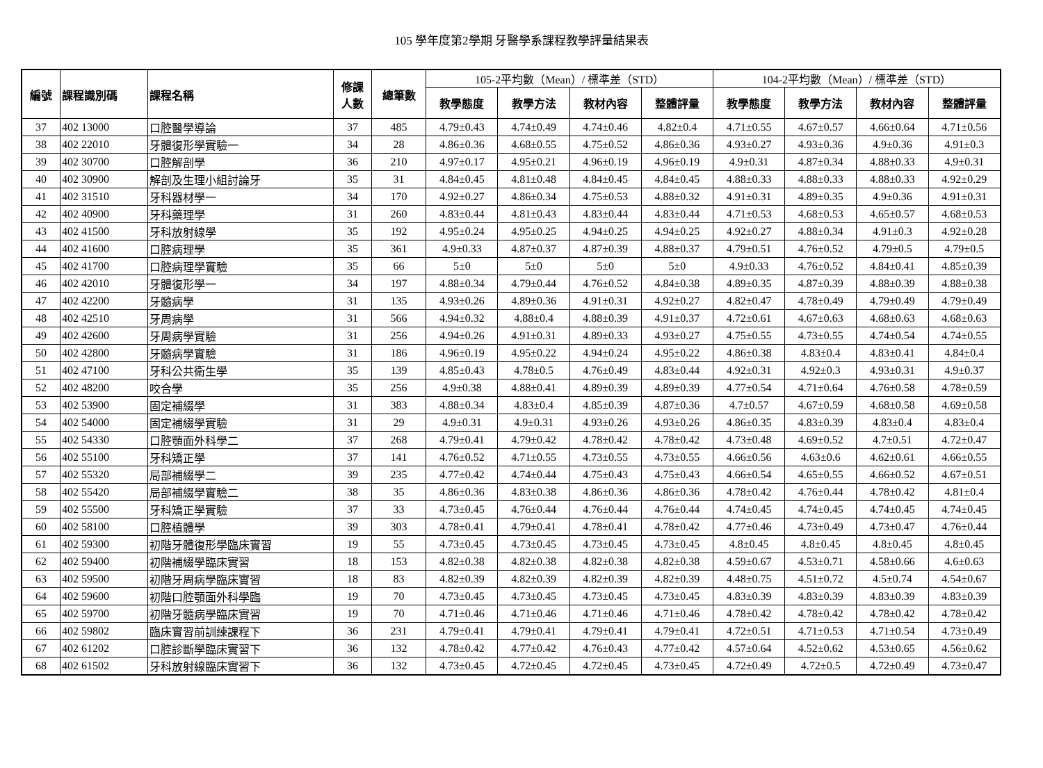105 學年度第2學期 牙醫學系課程教學評量結果表
| 編號 | 課程識別碼 | 課程名稱 | 修課 人數 | 總筆數 | 105-2平均數（Mean）/ 標準差（STD） | | | | 104-2平均數（Mean）/ 標準差（STD） | | | |
| --- | --- | --- | --- | --- | --- | --- | --- | --- | --- | --- | --- | --- |
| | | | | | 教學態度 | 教學方法 | 教材內容 | 整體評量 | 教學態度 | 教學方法 | 教材內容 | 整體評量 |
| 37 | 402 13000 | 口腔醫學導論 | 37 | 485 | 4.79±0.43 | 4.74±0.49 | 4.74±0.46 | 4.82±0.4 | 4.71±0.55 | 4.67±0.57 | 4.66±0.64 | 4.71±0.56 |
| 38 | 402 22010 | 牙體復形學實驗一 | 34 | 28 | 4.86±0.36 | 4.68±0.55 | 4.75±0.52 | 4.86±0.36 | 4.93±0.27 | 4.93±0.36 | 4.9±0.36 | 4.91±0.3 |
| 39 | 402 30700 | 口腔解剖學 | 36 | 210 | 4.97±0.17 | 4.95±0.21 | 4.96±0.19 | 4.96±0.19 | 4.9±0.31 | 4.87±0.34 | 4.88±0.33 | 4.9±0.31 |
| 40 | 402 30900 | 解剖及生理小組討論牙 | 35 | 31 | 4.84±0.45 | 4.81±0.48 | 4.84±0.45 | 4.84±0.45 | 4.88±0.33 | 4.88±0.33 | 4.88±0.33 | 4.92±0.29 |
| 41 | 402 31510 | 牙科器材學一 | 34 | 170 | 4.92±0.27 | 4.86±0.34 | 4.75±0.53 | 4.88±0.32 | 4.91±0.31 | 4.89±0.35 | 4.9±0.36 | 4.91±0.31 |
| 42 | 402 40900 | 牙科藥理學 | 31 | 260 | 4.83±0.44 | 4.81±0.43 | 4.83±0.44 | 4.83±0.44 | 4.71±0.53 | 4.68±0.53 | 4.65±0.57 | 4.68±0.53 |
| 43 | 402 41500 | 牙科放射線學 | 35 | 192 | 4.95±0.24 | 4.95±0.25 | 4.94±0.25 | 4.94±0.25 | 4.92±0.27 | 4.88±0.34 | 4.91±0.3 | 4.92±0.28 |
| 44 | 402 41600 | 口腔病理學 | 35 | 361 | 4.9±0.33 | 4.87±0.37 | 4.87±0.39 | 4.88±0.37 | 4.79±0.51 | 4.76±0.52 | 4.79±0.5 | 4.79±0.5 |
| 45 | 402 41700 | 口腔病理學實驗 | 35 | 66 | 5±0 | 5±0 | 5±0 | 5±0 | 4.9±0.33 | 4.76±0.52 | 4.84±0.41 | 4.85±0.39 |
| 46 | 402 42010 | 牙體復形學一 | 34 | 197 | 4.88±0.34 | 4.79±0.44 | 4.76±0.52 | 4.84±0.38 | 4.89±0.35 | 4.87±0.39 | 4.88±0.39 | 4.88±0.38 |
| 47 | 402 42200 | 牙髓病學 | 31 | 135 | 4.93±0.26 | 4.89±0.36 | 4.91±0.31 | 4.92±0.27 | 4.82±0.47 | 4.78±0.49 | 4.79±0.49 | 4.79±0.49 |
| 48 | 402 42510 | 牙周病學 | 31 | 566 | 4.94±0.32 | 4.88±0.4 | 4.88±0.39 | 4.91±0.37 | 4.72±0.61 | 4.67±0.63 | 4.68±0.63 | 4.68±0.63 |
| 49 | 402 42600 | 牙周病學實驗 | 31 | 256 | 4.94±0.26 | 4.91±0.31 | 4.89±0.33 | 4.93±0.27 | 4.75±0.55 | 4.73±0.55 | 4.74±0.54 | 4.74±0.55 |
| 50 | 402 42800 | 牙髓病學實驗 | 31 | 186 | 4.96±0.19 | 4.95±0.22 | 4.94±0.24 | 4.95±0.22 | 4.86±0.38 | 4.83±0.4 | 4.83±0.41 | 4.84±0.4 |
| 51 | 402 47100 | 牙科公共衛生學 | 35 | 139 | 4.85±0.43 | 4.78±0.5 | 4.76±0.49 | 4.83±0.44 | 4.92±0.31 | 4.92±0.3 | 4.93±0.31 | 4.9±0.37 |
| 52 | 402 48200 | 咬合學 | 35 | 256 | 4.9±0.38 | 4.88±0.41 | 4.89±0.39 | 4.89±0.39 | 4.77±0.54 | 4.71±0.64 | 4.76±0.58 | 4.78±0.59 |
| 53 | 402 53900 | 固定補綴學 | 31 | 383 | 4.88±0.34 | 4.83±0.4 | 4.85±0.39 | 4.87±0.36 | 4.7±0.57 | 4.67±0.59 | 4.68±0.58 | 4.69±0.58 |
| 54 | 402 54000 | 固定補綴學實驗 | 31 | 29 | 4.9±0.31 | 4.9±0.31 | 4.93±0.26 | 4.93±0.26 | 4.86±0.35 | 4.83±0.39 | 4.83±0.4 | 4.83±0.4 |
| 55 | 402 54330 | 口腔顎面外科學二 | 37 | 268 | 4.79±0.41 | 4.79±0.42 | 4.78±0.42 | 4.78±0.42 | 4.73±0.48 | 4.69±0.52 | 4.7±0.51 | 4.72±0.47 |
| 56 | 402 55100 | 牙科矯正學 | 37 | 141 | 4.76±0.52 | 4.71±0.55 | 4.73±0.55 | 4.73±0.55 | 4.66±0.56 | 4.63±0.6 | 4.62±0.61 | 4.66±0.55 |
| 57 | 402 55320 | 局部補綴學二 | 39 | 235 | 4.77±0.42 | 4.74±0.44 | 4.75±0.43 | 4.75±0.43 | 4.66±0.54 | 4.65±0.55 | 4.66±0.52 | 4.67±0.51 |
| 58 | 402 55420 | 局部補綴學實驗二 | 38 | 35 | 4.86±0.36 | 4.83±0.38 | 4.86±0.36 | 4.86±0.36 | 4.78±0.42 | 4.76±0.44 | 4.78±0.42 | 4.81±0.4 |
| 59 | 402 55500 | 牙科矯正學實驗 | 37 | 33 | 4.73±0.45 | 4.76±0.44 | 4.76±0.44 | 4.76±0.44 | 4.74±0.45 | 4.74±0.45 | 4.74±0.45 | 4.74±0.45 |
| 60 | 402 58100 | 口腔植體學 | 39 | 303 | 4.78±0.41 | 4.79±0.41 | 4.78±0.41 | 4.78±0.42 | 4.77±0.46 | 4.73±0.49 | 4.73±0.47 | 4.76±0.44 |
| 61 | 402 59300 | 初階牙體復形學臨床實習 | 19 | 55 | 4.73±0.45 | 4.73±0.45 | 4.73±0.45 | 4.73±0.45 | 4.8±0.45 | 4.8±0.45 | 4.8±0.45 | 4.8±0.45 |
| 62 | 402 59400 | 初階補綴學臨床實習 | 18 | 153 | 4.82±0.38 | 4.82±0.38 | 4.82±0.38 | 4.82±0.38 | 4.59±0.67 | 4.53±0.71 | 4.58±0.66 | 4.6±0.63 |
| 63 | 402 59500 | 初階牙周病學臨床實習 | 18 | 83 | 4.82±0.39 | 4.82±0.39 | 4.82±0.39 | 4.82±0.39 | 4.48±0.75 | 4.51±0.72 | 4.5±0.74 | 4.54±0.67 |
| 64 | 402 59600 | 初階口腔顎面外科學臨 | 19 | 70 | 4.73±0.45 | 4.73±0.45 | 4.73±0.45 | 4.73±0.45 | 4.83±0.39 | 4.83±0.39 | 4.83±0.39 | 4.83±0.39 |
| 65 | 402 59700 | 初階牙髓病學臨床實習 | 19 | 70 | 4.71±0.46 | 4.71±0.46 | 4.71±0.46 | 4.71±0.46 | 4.78±0.42 | 4.78±0.42 | 4.78±0.42 | 4.78±0.42 |
| 66 | 402 59802 | 臨床實習前訓練課程下 | 36 | 231 | 4.79±0.41 | 4.79±0.41 | 4.79±0.41 | 4.79±0.41 | 4.72±0.51 | 4.71±0.53 | 4.71±0.54 | 4.73±0.49 |
| 67 | 402 61202 | 口腔診斷學臨床實習下 | 36 | 132 | 4.78±0.42 | 4.77±0.42 | 4.76±0.43 | 4.77±0.42 | 4.57±0.64 | 4.52±0.62 | 4.53±0.65 | 4.56±0.62 |
| 68 | 402 61502 | 牙科放射線臨床實習下 | 36 | 132 | 4.73±0.45 | 4.72±0.45 | 4.72±0.45 | 4.73±0.45 | 4.72±0.49 | 4.72±0.5 | 4.72±0.49 | 4.73±0.47 |